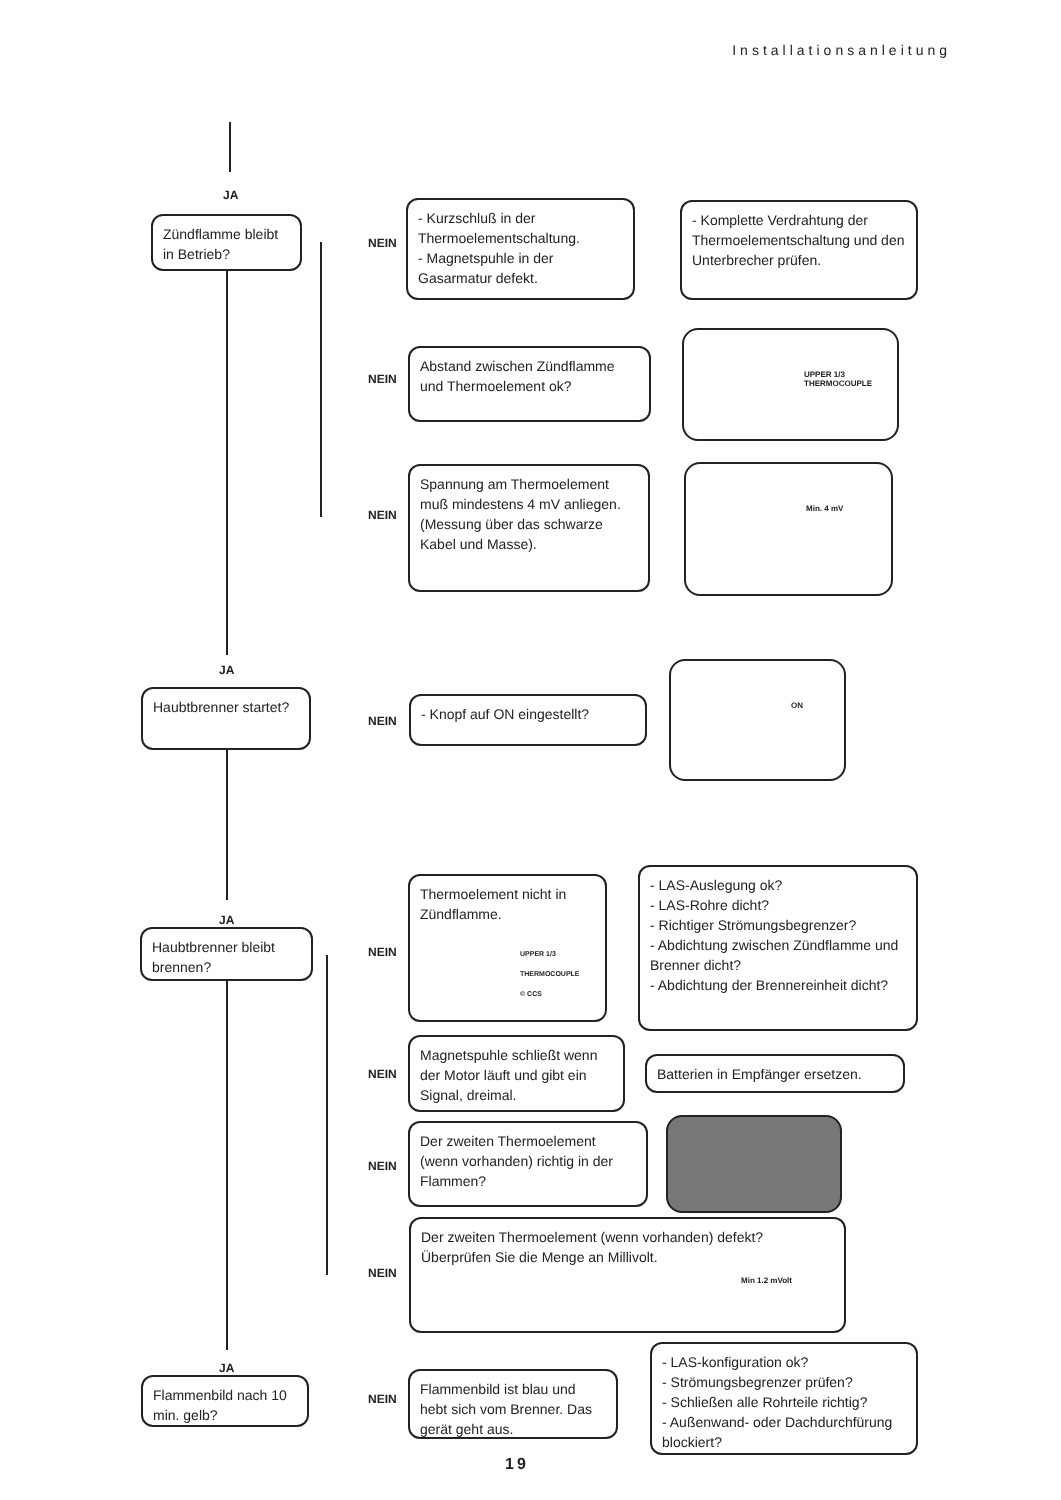Installationsanleitung
JA
Zündflamme bleibt in Betrieb?
NEIN
- Kurzschluß in der Thermoelementschaltung.
- Magnetspuhle in der Gasarmatur defekt.
- Komplette Verdrahtung der Thermoelementschaltung und den Unterbrecher prüfen.
NEIN
Abstand zwischen Zündflamme und Thermoelement ok?
UPPER 1/3
THERMOCOUPLE
NEIN
Spannung am Thermoelement muß mindestens 4 mV anliegen. (Messung über das schwarze Kabel und Masse).
Min. 4 mV
JA
Haubtbrenner startet?
NEIN
- Knopf auf ON eingestellt?
ON
JA
Haubtbrenner bleibt brennen?
NEIN
Thermoelement nicht in Zündflamme.
UPPER 1/3
THERMOCOUPLE
© CCS
- LAS-Auslegung ok?
- LAS-Rohre dicht?
- Richtiger Strömungsbegrenzer?
- Abdichtung zwischen Zündflamme und Brenner dicht?
- Abdichtung der Brennereinheit dicht?
NEIN
Magnetspuhle schließt wenn der Motor läuft und gibt ein Signal, dreimal.
Batterien in Empfänger ersetzen.
NEIN
Der zweiten Thermoelement (wenn vorhanden) richtig in der Flammen?
NEIN
Der zweiten Thermoelement (wenn vorhanden) defekt? Überprüfen Sie die Menge an Millivolt.
Min 1.2 mVolt
JA
Flammenbild nach 10 min. gelb?
NEIN
Flammenbild ist blau und hebt sich vom Brenner. Das gerät geht aus.
- LAS-konfiguration ok?
- Strömungsbegrenzer prüfen?
- Schließen alle Rohrteile richtig?
- Außenwand- oder Dachdurchfürung blockiert?
19